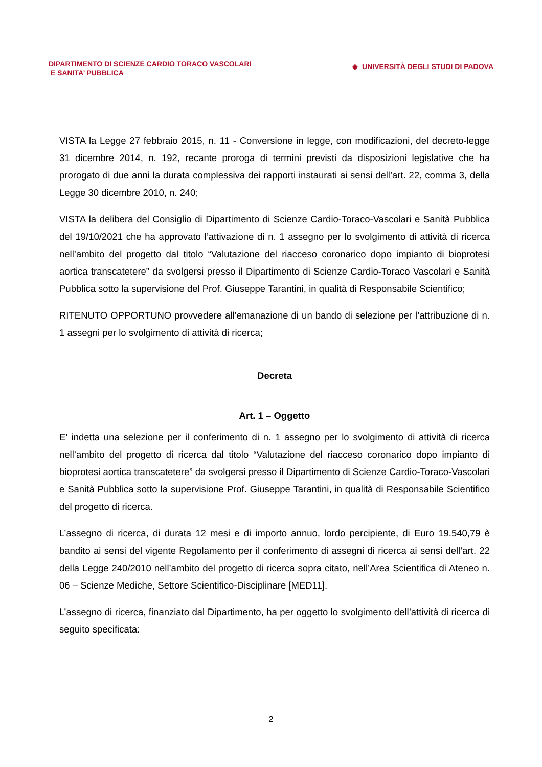DIPARTIMENTO DI SCIENZE CARDIO TORACO VASCOLARI
E SANITA’ PUBBLICA
◆ UNIVERSITÀ DEGLI STUDI DI PADOVA
VISTA la Legge 27 febbraio 2015, n. 11 - Conversione in legge, con modificazioni, del decreto-legge 31 dicembre 2014, n. 192, recante proroga di termini previsti da disposizioni legislative che ha prorogato di due anni la durata complessiva dei rapporti instaurati ai sensi dell’art. 22, comma 3, della Legge 30 dicembre 2010, n. 240;
VISTA la delibera del Consiglio di Dipartimento di Scienze Cardio-Toraco-Vascolari e Sanità Pubblica del 19/10/2021 che ha approvato l’attivazione di n. 1 assegno per lo svolgimento di attività di ricerca nell’ambito del progetto dal titolo “Valutazione del riacceso coronarico dopo impianto di bioprotesi aortica transcatetere” da svolgersi presso il Dipartimento di Scienze Cardio-Toraco Vascolari e Sanità Pubblica sotto la supervisione del Prof. Giuseppe Tarantini, in qualità di Responsabile Scientifico;
RITENUTO OPPORTUNO provvedere all’emanazione di un bando di selezione per l’attribuzione di n. 1 assegni per lo svolgimento di attività di ricerca;
Decreta
Art. 1 – Oggetto
E’ indetta una selezione per il conferimento di n. 1 assegno per lo svolgimento di attività di ricerca nell’ambito del progetto di ricerca dal titolo “Valutazione del riacceso coronarico dopo impianto di bioprotesi aortica transcatetere” da svolgersi presso il Dipartimento di Scienze Cardio-Toraco-Vascolari e Sanità Pubblica sotto la supervisione Prof. Giuseppe Tarantini, in qualità di Responsabile Scientifico del progetto di ricerca.
L’assegno di ricerca, di durata 12 mesi e di importo annuo, lordo percipiente, di Euro 19.540,79 è bandito ai sensi del vigente Regolamento per il conferimento di assegni di ricerca ai sensi dell’art. 22 della Legge 240/2010 nell’ambito del progetto di ricerca sopra citato, nell’Area Scientifica di Ateneo n. 06 – Scienze Mediche, Settore Scientifico-Disciplinare [MED11].
L’assegno di ricerca, finanziato dal Dipartimento, ha per oggetto lo svolgimento dell’attività di ricerca di seguito specificata:
2